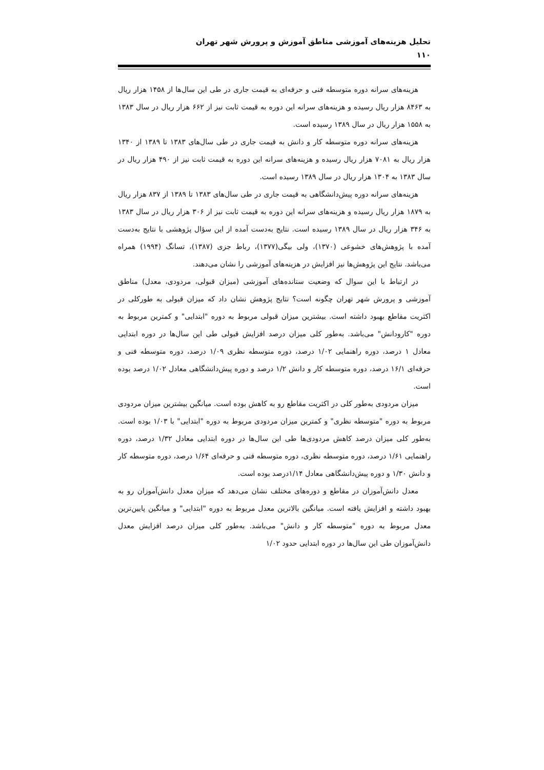تحلیل هزینه‌های آموزشی مناطق آموزش و پرورش شهر تهران
۱۱۰
هزینه‌های سرانه دوره متوسطه فنی و حرفه‌ای به قیمت جاری در طی این سال‌ها از ۱۴۵۸ هزار ریال به ۸۴۶۳ هزار ریال رسیده و هزینه‌های سرانه این دوره به قیمت ثابت نیز از ۶۶۲ هزار ریال در سال ۱۳۸۳ به ۱۵۵۸ هزار ریال در سال ۱۳۸۹ رسیده است.
هزینه‌های سرانه دوره متوسطه کار و دانش به قیمت جاری در طی سال‌های ۱۳۸۳ تا ۱۳۸۹ از ۱۳۴۰ هزار ریال به ۷۰۸۱ هزار ریال رسیده و هزینه‌های سرانه این دوره به قیمت ثابت نیز از ۴۹۰ هزار ریال در سال ۱۳۸۳ به ۱۳۰۴ هزار ریال در سال ۱۳۸۹ رسیده است.
هزینه‌های سرانه دوره پیش‌دانشگاهی به قیمت جاری در طی سال‌های ۱۳۸۳ تا ۱۳۸۹ از ۸۳۷ هزار ریال به ۱۸۷۹ هزار ریال رسیده و هزینه‌های سرانه این دوره به قیمت ثابت نیز از ۳۰۶ هزار ریال در سال ۱۳۸۳ به ۳۴۶ هزار ریال در سال ۱۳۸۹ رسیده است. نتایج به‌دست آمده از این سؤال پژوهشی با نتایج به‌دست آمده با پژوهش‌های خشوعی (۱۳۷۰)، ولی بیگی(۱۳۷۷)، رباط جزی (۱۳۸۷)، تسانگ (۱۹۹۴) همراه می‌باشد. نتایج این پژوهش‌ها نیز افزایش در هزینه‌های آموزشی را نشان می‌دهند.
در ارتباط با این سوال که وضعیت ستانده‌های آموزشی (میزان قبولی، مردودی، معدل) مناطق آموزشی و پرورش شهر تهران چگونه است؟ نتایج پژوهش نشان داد که میزان قبولی به طورکلی در اکثریت مقاطع بهبود داشته است. بیشترین میزان قبولی مربوط به دوره "ابتدایی" و کمترین مربوط به دوره "کارودانش" می‌باشد. به‌طور کلی میزان درصد افزایش قبولی طی این سال‌ها در دوره ابتدایی معادل ۱ درصد، دوره راهنمایی ۱/۰۲ درصد، دوره متوسطه نظری ۱/۰۹ درصد، دوره متوسطه فنی و حرفه‌ای ۱۶/۱ درصد، دوره متوسطه کار و دانش ۱/۲ درصد و دوره پیش‌دانشگاهی معادل ۱/۰۲ درصد بوده است.
میزان مردودی به‌طور کلی در اکثریت مقاطع رو به کاهش بوده است. میانگین بیشترین میزان مردودی مربوط به دوره "متوسطه نظری" و کمترین میزان مردودی مربوط به دوره "ابتدایی" با ۱/۰۳ بوده است. به‌طور کلی میزان درصد کاهش مردودی‌ها طی این سال‌ها در دوره ابتدایی معادل ۱/۳۲ درصد، دوره راهنمایی ۱/۶۱ درصد، دوره متوسطه نظری، دوره متوسطه فنی و حرفه‌ای ۱/۶۴ درصد، دوره متوسطه کار و دانش ۱/۳۰ و دوره پیش‌دانشگاهی معادل ۱/۱۴درصد بوده است.
معدل دانش‌آموزان در مقاطع و دوره‌های مختلف نشان می‌دهد که میزان معدل دانش‌آموزان رو به بهبود داشته و افزایش یافته است. میانگین بالاترین معدل مربوط به دوره "ابتدایی" و میانگین پایین‌ترین معدل مربوط به دوره "متوسطه کار و دانش" می‌باشد. به‌طور کلی میزان درصد افزایش معدل دانش‌آموزان طی این سال‌ها در دوره ابتدایی حدود ۱/۰۲